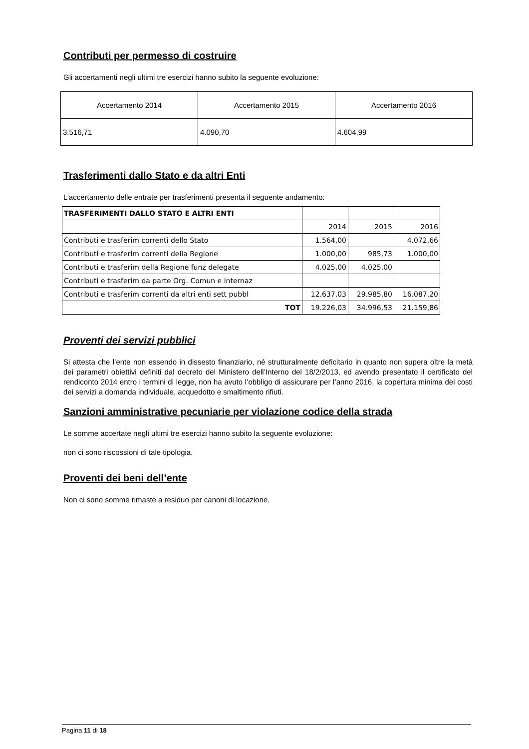Contributi per permesso di costruire
Gli accertamenti negli ultimi tre esercizi hanno subito la seguente evoluzione:
| Accertamento 2014 | Accertamento 2015 | Accertamento 2016 |
| 3.516,71 | 4.090,70 | 4.604,99 |
Trasferimenti dallo Stato e da altri Enti
L’accertamento delle entrate per trasferimenti presenta il seguente andamento:
| TRASFERIMENTI DALLO STATO E ALTRI ENTI | | | |
| | 2014 | 2015 | 2016 |
| Contributi e trasferim correnti dello Stato | 1.564,00 | | 4.072,66 |
| Contributi e trasferim correnti della Regione | 1.000,00 | 985,73 | 1.000,00 |
| Contributi e trasferim della Regione funz delegate | 4.025,00 | 4.025,00 | |
| Contributi e trasferim da parte Org. Comun e internaz | | | |
| Contributi e trasferim correnti da altri enti sett pubbl | 12.637,03 | 29.985,80 | 16.087,20 |
| TOT | 19.226,03 | 34.996,53 | 21.159,86 |
Proventi dei servizi pubblici
Si attesta che l’ente non essendo in dissesto finanziario, né strutturalmente deficitario in quanto non supera oltre la metà dei parametri obiettivi definiti dal decreto del Ministero dell’Interno del 18/2/2013, ed avendo presentato il certificato del rendiconto 2014 entro i termini di legge, non ha avuto l’obbligo di assicurare per l’anno 2016, la copertura minima dei costi dei servizi a domanda individuale, acquedotto e smaltimento rifiuti.
Sanzioni amministrative pecuniarie per violazione codice della strada
Le somme accertate negli ultimi tre esercizi hanno subito la seguente evoluzione:
non ci sono riscossioni di tale tipologia.
Proventi dei beni dell’ente
Non ci sono somme rimaste a residuo per canoni di locazione.
Pagina 11 di 18